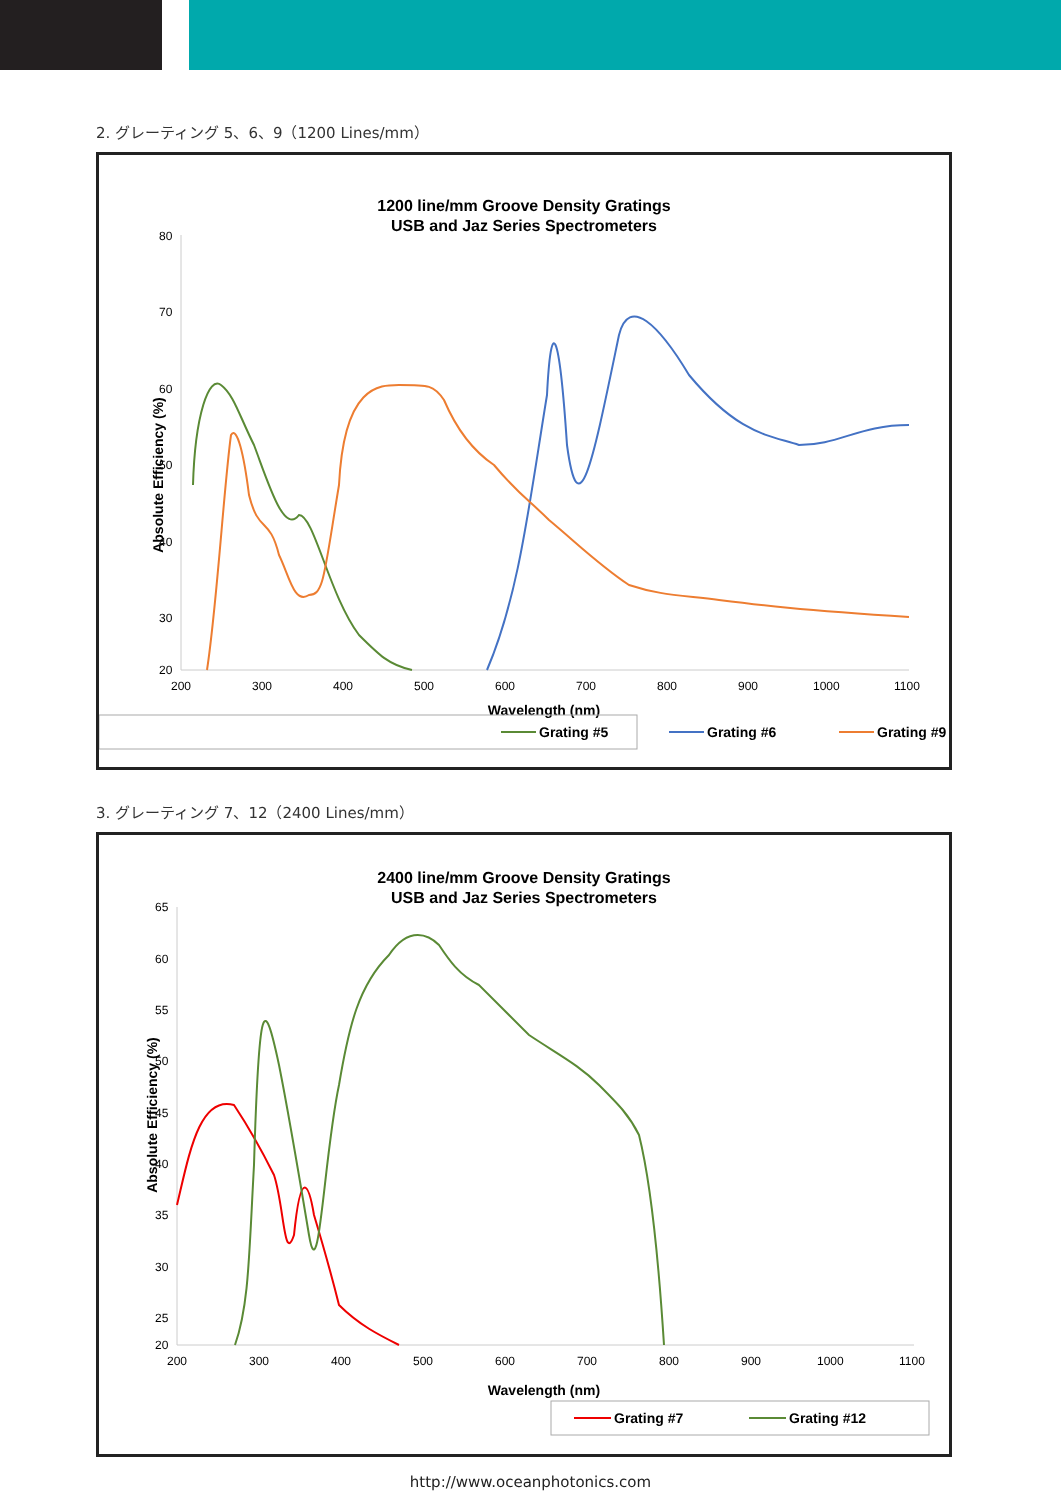2. グレーティング 5、6、9（1200 Lines/mm）
1200 line/mm Groove Density Gratings
USB and Jaz Series Spectrometers
80
70
60
50
40
30
20
200
300
400
500
600
700
800
900
1000
1100
Wavelength (nm)
Absolute Efficiency (%)
Grating #5
Grating #6
Grating #9
3. グレーティング 7、12（2400 Lines/mm）
2400 line/mm Groove Density Gratings
USB and Jaz Series Spectrometers
65
60
55
50
45
40
35
30
25
20
200
300
400
500
600
700
800
900
1000
1100
Wavelength (nm)
Absolute Efficiency (%)
Grating #7
Grating #12
http://www.oceanphotonics.com